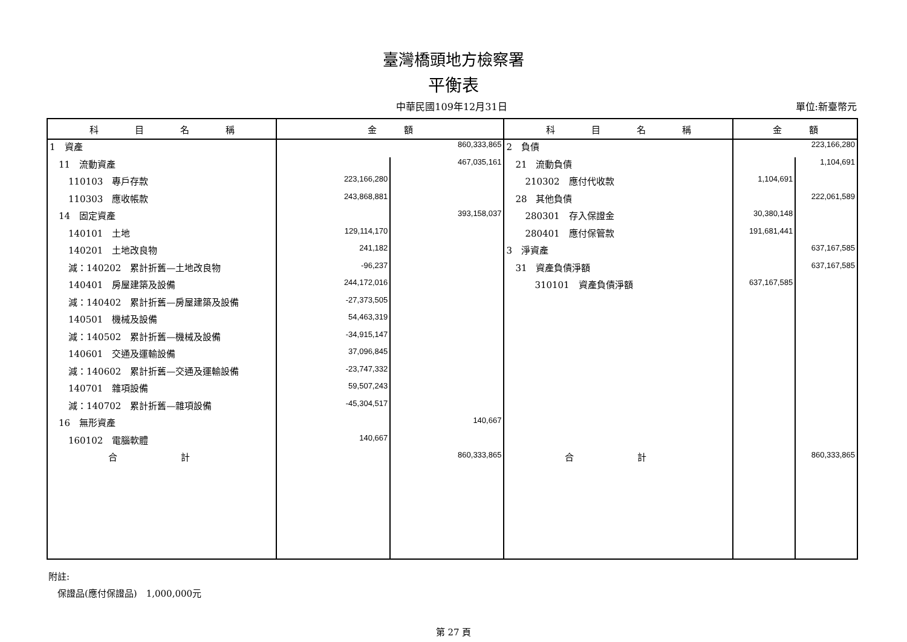臺灣橋頭地方檢察署
平衡表
中華民國109年12月31日 單位:新臺幣元
| 科 目 名 稱 | 金 額 | | 科 目 名 稱 | 金 額 | |
| --- | --- | --- | --- | --- | --- |
| 1 資產 | | 860,333,865 | 2 負債 | | 223,166,280 |
| 11 流動資產 | | 467,035,161 | 21 流動負債 | | 1,104,691 |
| 110103 專戶存款 | 223,166,280 | | 210302 應付代收款 | 1,104,691 | |
| 110303 應收帳款 | 243,868,881 | | 28 其他負債 | | 222,061,589 |
| 14 固定資產 | | 393,158,037 | 280301 存入保證金 | 30,380,148 | |
| 140101 土地 | 129,114,170 | | 280401 應付保管款 | 191,681,441 | |
| 140201 土地改良物 | 241,182 | | 3 淨資產 | | 637,167,585 |
| 減：140202 累計折舊—土地改良物 | -96,237 | | 31 資產負債淨額 | | 637,167,585 |
| 140401 房屋建築及設備 | 244,172,016 | | 310101 資產負債淨額 | 637,167,585 | |
| 減：140402 累計折舊—房屋建築及設備 | -27,373,505 | | | | |
| 140501 機械及設備 | 54,463,319 | | | | |
| 減：140502 累計折舊—機械及設備 | -34,915,147 | | | | |
| 140601 交通及運輸設備 | 37,096,845 | | | | |
| 減：140602 累計折舊—交通及運輸設備 | -23,747,332 | | | | |
| 140701 雜項設備 | 59,507,243 | | | | |
| 減：140702 累計折舊—雜項設備 | -45,304,517 | | | | |
| 16 無形資產 | | 140,667 | | | |
| 160102 電腦軟體 | 140,667 | | | | |
| 合 計 | | 860,333,865 | 合 計 | | 860,333,865 |
附註:
　保證品(應付保證品)　1,000,000元
第 27 頁